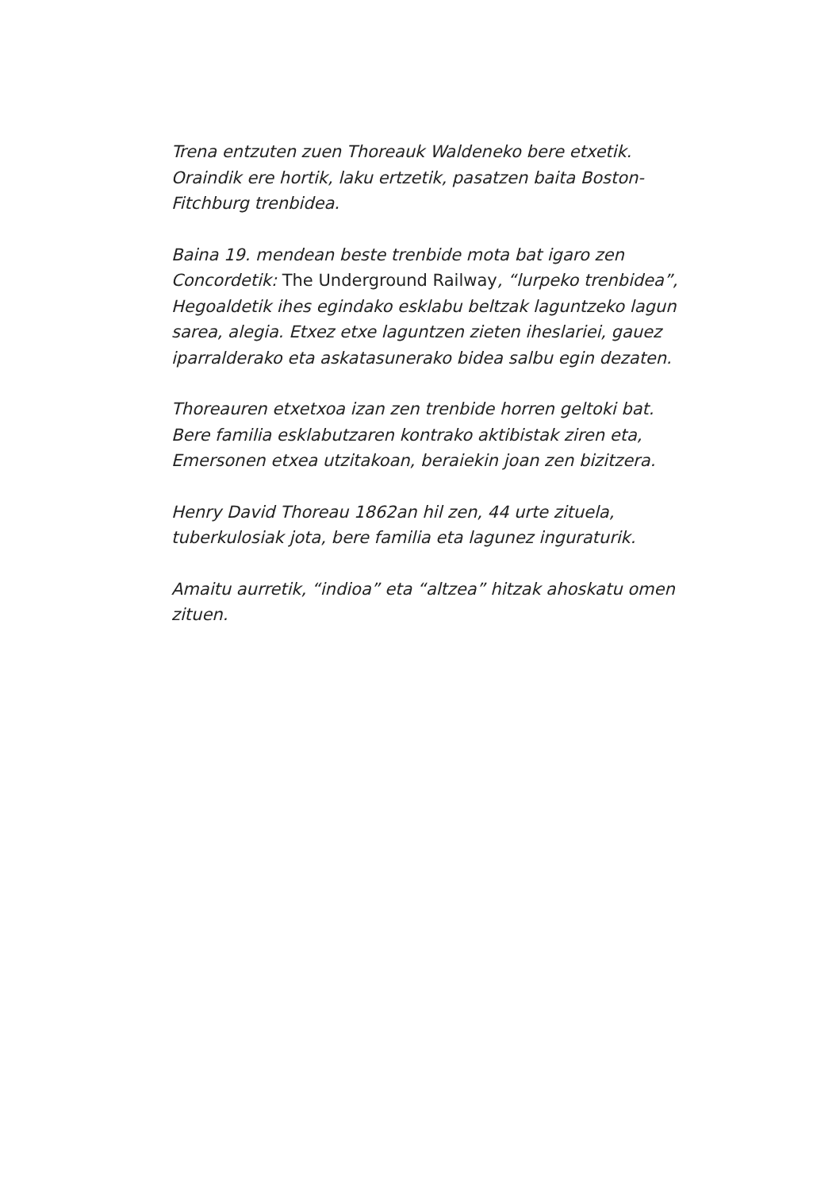Trena entzuten zuen Thoreauk Waldeneko bere etxetik. Oraindik ere hortik, laku ertzetik, pasatzen baita Boston-Fitchburg trenbidea.
Baina 19. mendean beste trenbide mota bat igaro zen Concordetik: The Underground Railway, “lurpeko trenbidea”, Hegoaldetik ihes egindako esklabu beltzak laguntzeko lagun sarea, alegia. Etxez etxe laguntzen zieten iheslariei, gauez iparralderako eta askatasunerako bidea salbu egin dezaten.
Thoreauren etxetxoa izan zen trenbide horren geltoki bat. Bere familia esklabutzaren kontrako aktibistak ziren eta, Emersonen etxea utzitakoan, beraiekin joan zen bizitzera.
Henry David Thoreau 1862an hil zen, 44 urte zituela, tuberkulosiak jota, bere familia eta lagunez inguraturik.
Amaitu aurretik, “indioa” eta “altzea” hitzak ahoskatu omen zituen.